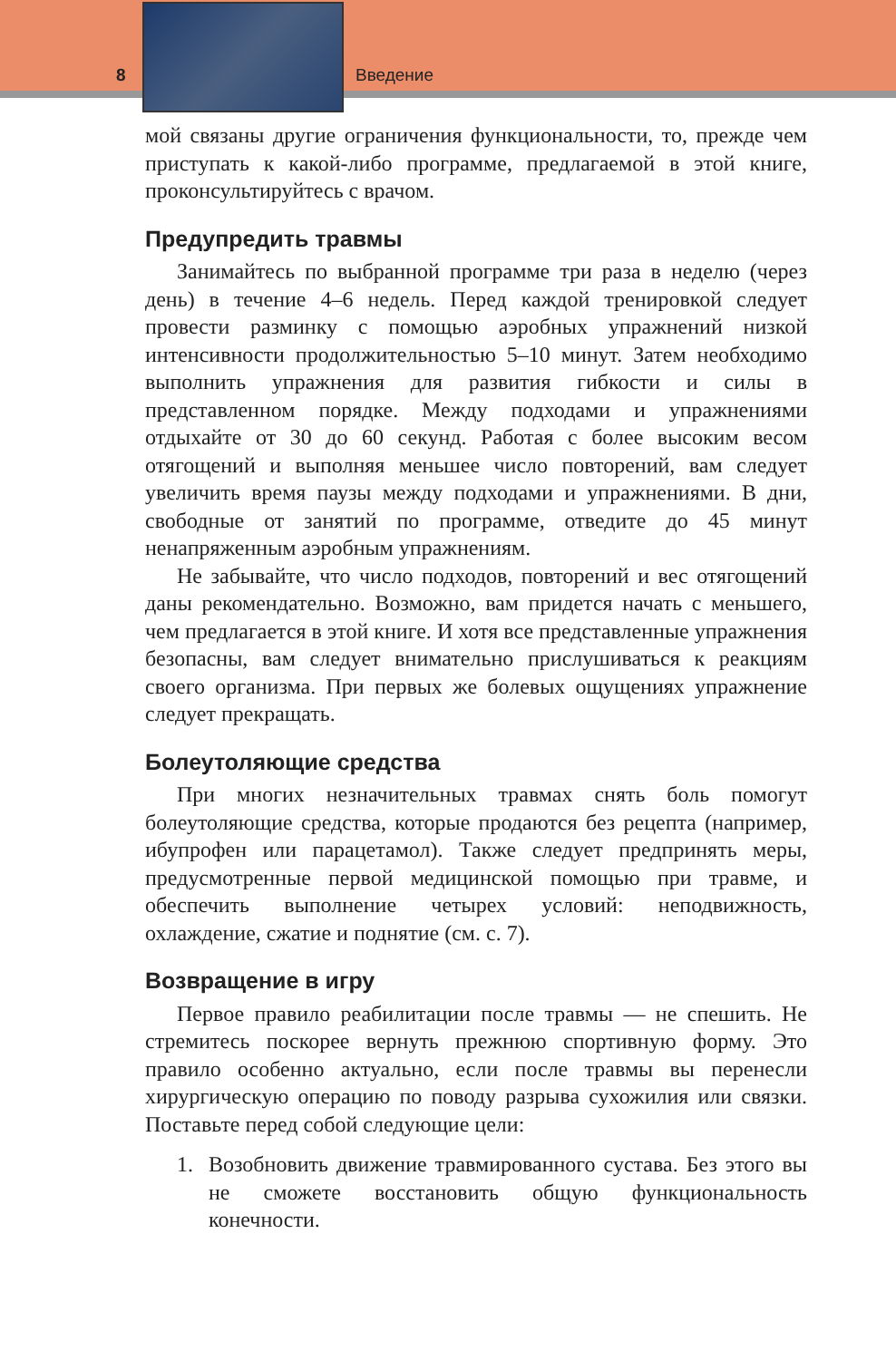8 Введение
мой связаны другие ограничения функциональности, то, прежде чем приступать к какой-либо программе, предлагаемой в этой книге, проконсультируйтесь с врачом.
Предупредить травмы
Занимайтесь по выбранной программе три раза в неделю (через день) в течение 4–6 недель. Перед каждой тренировкой следует провести разминку с помощью аэробных упражнений низкой интенсивности продолжительностью 5–10 минут. Затем необходимо выполнить упражнения для развития гибкости и силы в представленном порядке. Между подходами и упражнениями отдыхайте от 30 до 60 секунд. Работая с более высоким весом отягощений и выполняя меньшее число повторений, вам следует увеличить время паузы между подходами и упражнениями. В дни, свободные от занятий по программе, отведите до 45 минут ненапряженным аэробным упражнениям.
Не забывайте, что число подходов, повторений и вес отягощений даны рекомендательно. Возможно, вам придется начать с меньшего, чем предлагается в этой книге. И хотя все представленные упражнения безопасны, вам следует внимательно прислушиваться к реакциям своего организма. При первых же болевых ощущениях упражнение следует прекращать.
Болеутоляющие средства
При многих незначительных травмах снять боль помогут болеутоляющие средства, которые продаются без рецепта (например, ибупрофен или парацетамол). Также следует предпринять меры, предусмотренные первой медицинской помощью при травме, и обеспечить выполнение четырех условий: неподвижность, охлаждение, сжатие и поднятие (см. с. 7).
Возвращение в игру
Первое правило реабилитации после травмы — не спешить. Не стремитесь поскорее вернуть прежнюю спортивную форму. Это правило особенно актуально, если после травмы вы перенесли хирургическую операцию по поводу разрыва сухожилия или связки. Поставьте перед собой следующие цели:
1. Возобновить движение травмированного сустава. Без этого вы не сможете восстановить общую функциональность конечности.